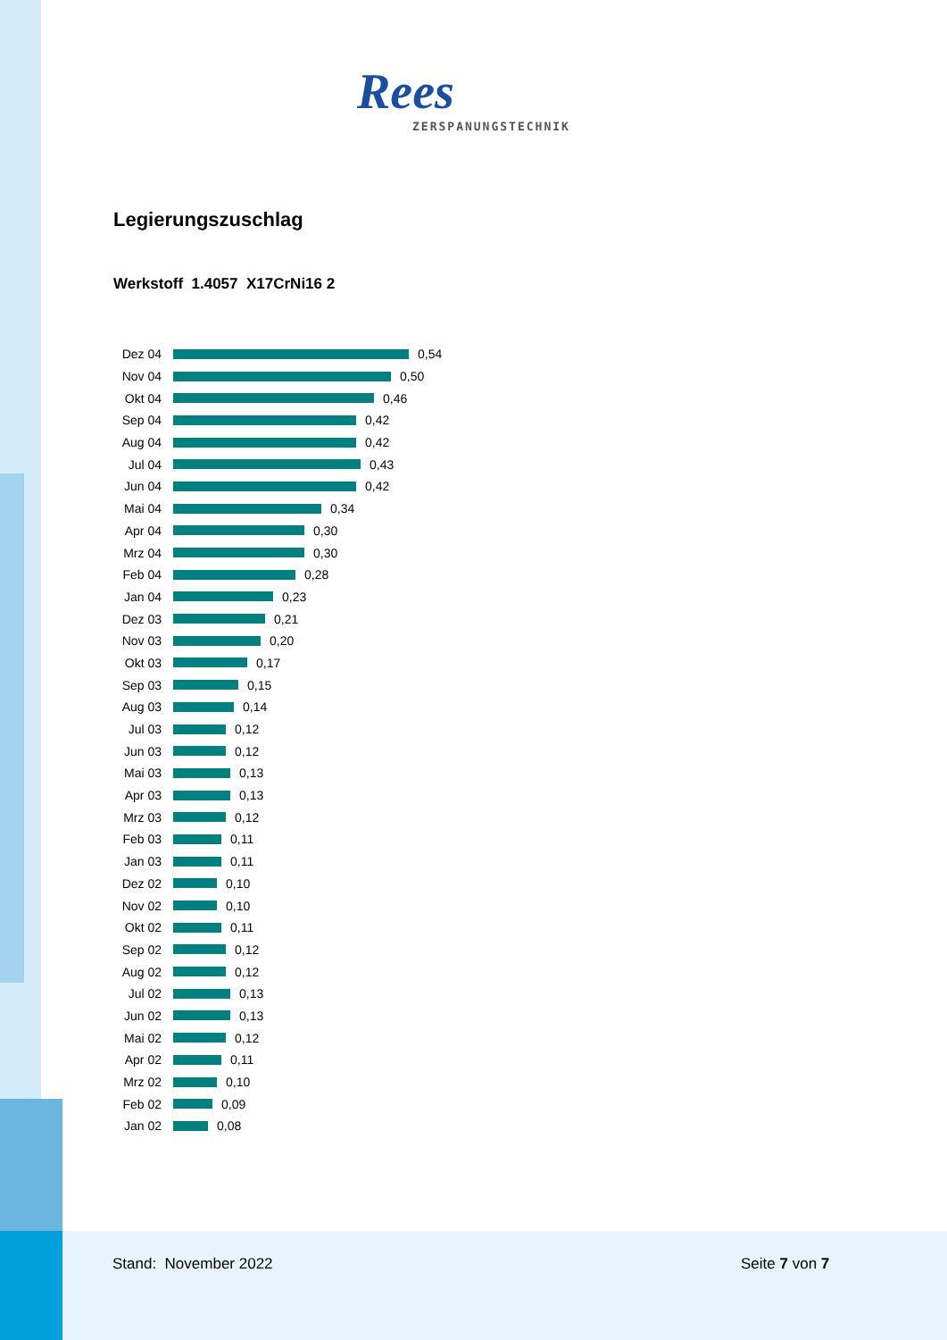Rees
ZERSPANUNGSTECHNIK
Legierungszuschlag
Werkstoff 1.4057 X17CrNi16 2
Dez 04 0,54
Nov 04 0,50
Okt 04 0,46
Sep 04 0,42
Aug 04 0,42
Jul 04 0,43
Jun 04 0,42
Mai 04 0,34
Apr 04 0,30
Mrz 04 0,30
Feb 04 0,28
Jan 04 0,23
Dez 03 0,21
Nov 03 0,20
Okt 03 0,17
Sep 03 0,15
Aug 03 0,14
Jul 03 0,12
Jun 03 0,12
Mai 03 0,13
Apr 03 0,13
Mrz 03 0,12
Feb 03 0,11
Jan 03 0,11
Dez 02 0,10
Nov 02 0,10
Okt 02 0,11
Sep 02 0,12
Aug 02 0,12
Jul 02 0,13
Jun 02 0,13
Mai 02 0,12
Apr 02 0,11
Mrz 02 0,10
Feb 02 0,09
Jan 02 0,08
Stand: November 2022 Seite 7 von 7